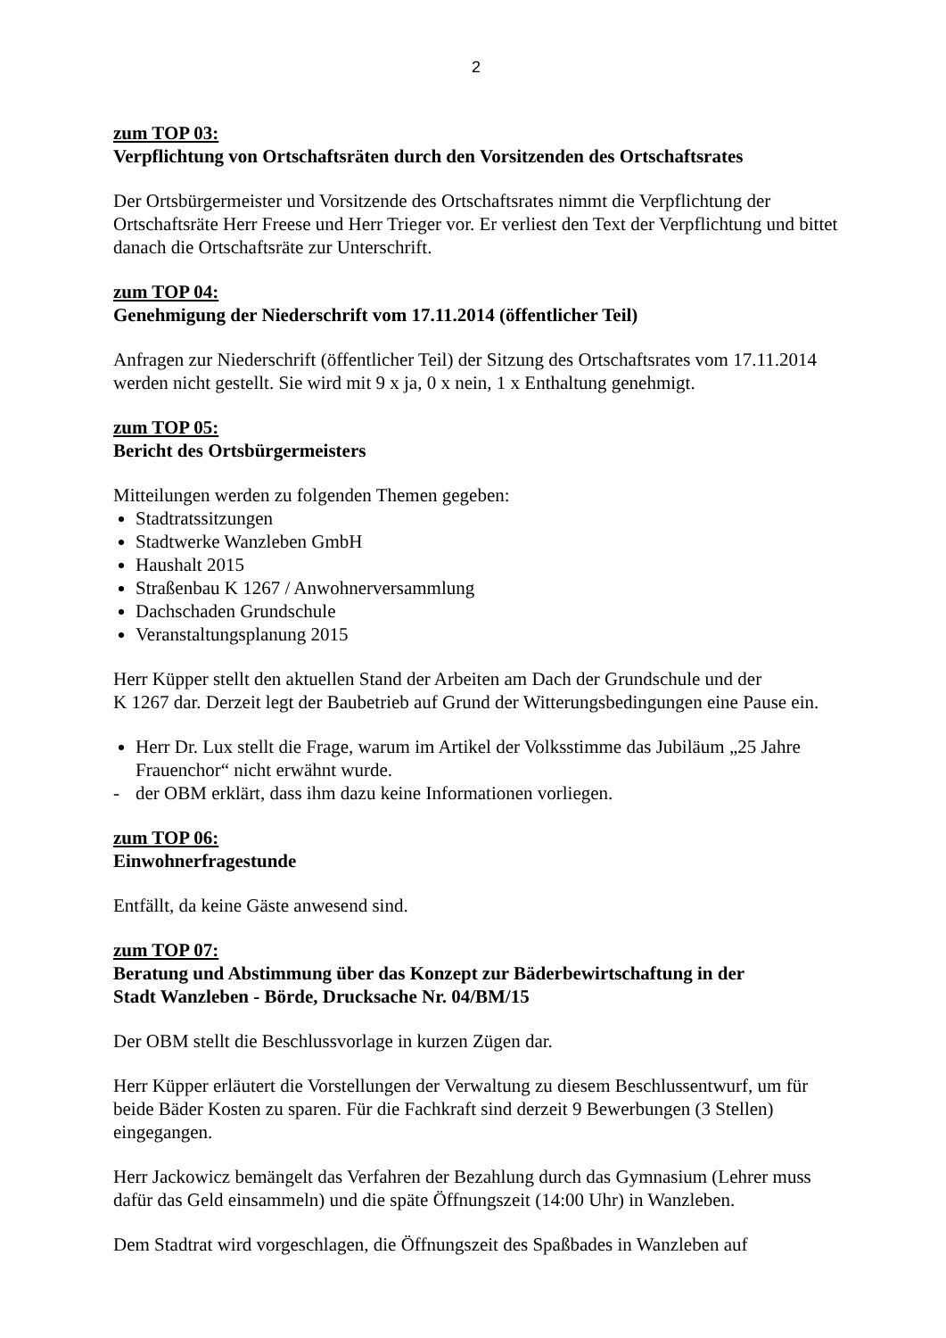2
zum TOP 03:
Verpflichtung von Ortschaftsräten durch den Vorsitzenden des Ortschaftsrates
Der Ortsbürgermeister und Vorsitzende des Ortschaftsrates nimmt die Verpflichtung der Ortschaftsräte Herr Freese und Herr Trieger vor. Er verliest den Text der Verpflichtung und bittet danach die Ortschaftsräte zur Unterschrift.
zum TOP 04:
Genehmigung der Niederschrift vom 17.11.2014 (öffentlicher Teil)
Anfragen zur Niederschrift (öffentlicher Teil) der Sitzung des Ortschaftsrates vom 17.11.2014 werden nicht gestellt. Sie wird mit 9 x ja, 0 x nein, 1 x Enthaltung genehmigt.
zum TOP 05:
Bericht des Ortsbürgermeisters
Mitteilungen werden zu folgenden Themen gegeben:
Stadtratssitzungen
Stadtwerke Wanzleben GmbH
Haushalt 2015
Straßenbau K 1267 / Anwohnerversammlung
Dachschaden Grundschule
Veranstaltungsplanung 2015
Herr Küpper stellt den aktuellen Stand der Arbeiten am Dach der Grundschule und der
K 1267 dar. Derzeit legt der Baubetrieb auf Grund der Witterungsbedingungen eine Pause ein.
Herr Dr. Lux stellt die Frage, warum im Artikel der Volksstimme das Jubiläum „25 Jahre Frauenchor“ nicht erwähnt wurde.
- der OBM erklärt, dass ihm dazu keine Informationen vorliegen.
zum TOP 06:
Einwohnerfragestunde
Entfällt, da keine Gäste anwesend sind.
zum TOP 07:
Beratung und Abstimmung über das Konzept zur Bäderbewirtschaftung in der
Stadt Wanzleben - Börde, Drucksache Nr. 04/BM/15
Der OBM stellt die Beschlussvorlage in kurzen Zügen dar.
Herr Küpper erläutert die Vorstellungen der Verwaltung zu diesem Beschlussentwurf, um für beide Bäder Kosten zu sparen. Für die Fachkraft sind derzeit 9 Bewerbungen (3 Stellen) eingegangen.
Herr Jackowicz bemängelt das Verfahren der Bezahlung durch das Gymnasium (Lehrer muss dafür das Geld einsammeln) und die späte Öffnungszeit (14:00 Uhr) in Wanzleben.
Dem Stadtrat wird vorgeschlagen, die Öffnungszeit des Spaßbades in Wanzleben auf